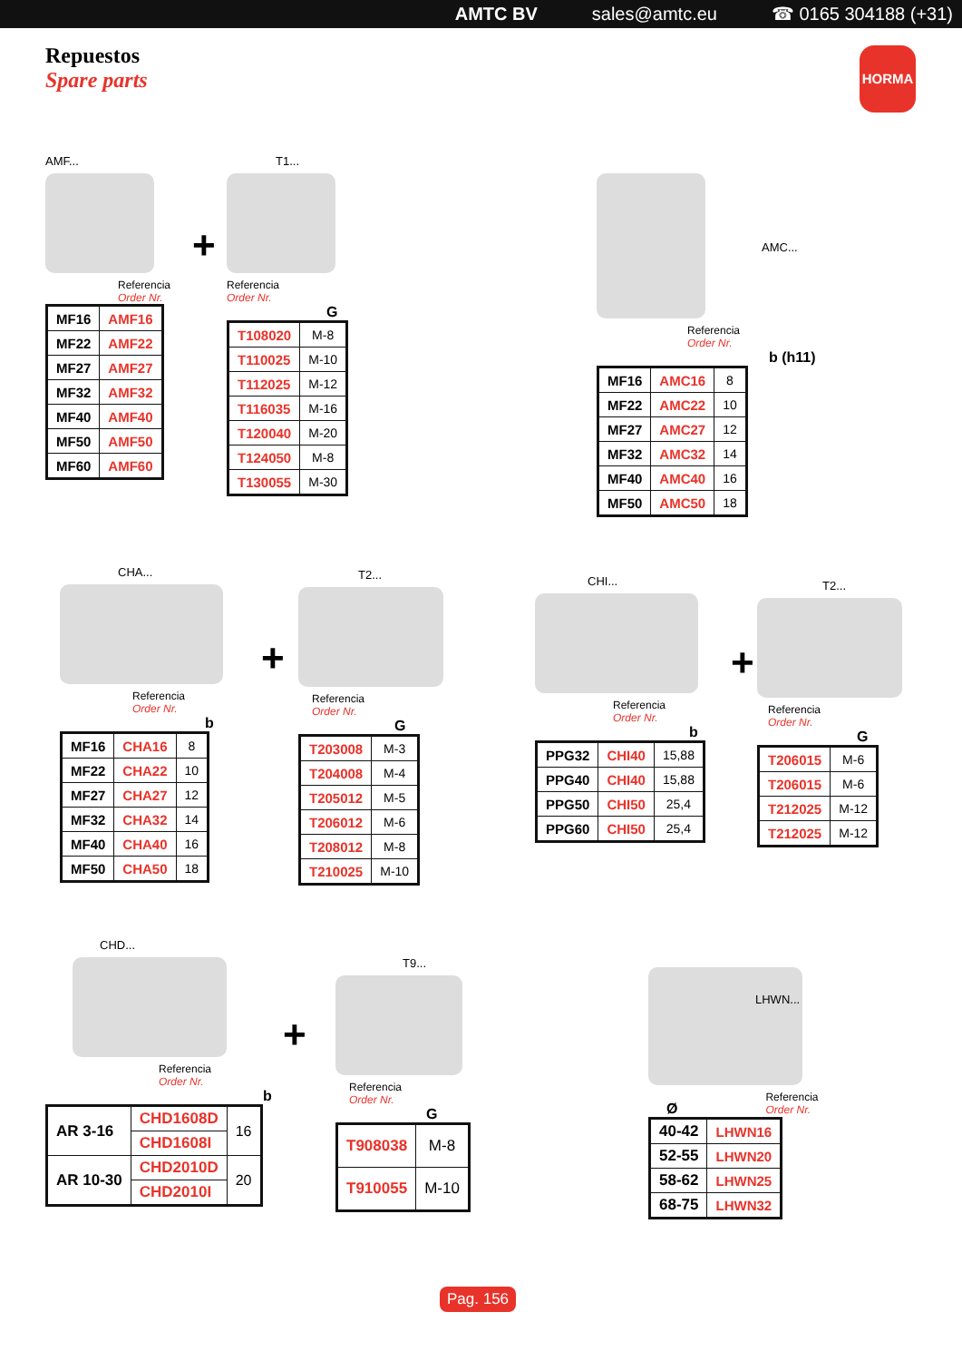AMTC BV sales@amtc.eu ☎ 0165 304188 (+31)
Repuestos
Spare parts
HORMA
AMF...
Referencia
Order Nr.
| MF16 | AMF16 |
| MF22 | AMF22 |
| MF27 | AMF27 |
| MF32 | AMF32 |
| MF40 | AMF40 |
| MF50 | AMF50 |
| MF60 | AMF60 |
+
T1...
Referencia
Order Nr.
G
| T108020 | M-8 |
| T110025 | M-10 |
| T112025 | M-12 |
| T116035 | M-16 |
| T120040 | M-20 |
| T124050 | M-8 |
| T130055 | M-30 |
AMC...
Referencia
Order Nr.
b (h11)
| MF16 | AMC16 | 8 |
| MF22 | AMC22 | 10 |
| MF27 | AMC27 | 12 |
| MF32 | AMC32 | 14 |
| MF40 | AMC40 | 16 |
| MF50 | AMC50 | 18 |
CHA...
Referencia
Order Nr.
b
| MF16 | CHA16 | 8 |
| MF22 | CHA22 | 10 |
| MF27 | CHA27 | 12 |
| MF32 | CHA32 | 14 |
| MF40 | CHA40 | 16 |
| MF50 | CHA50 | 18 |
+
T2...
Referencia
Order Nr.
G
| T203008 | M-3 |
| T204008 | M-4 |
| T205012 | M-5 |
| T206012 | M-6 |
| T208012 | M-8 |
| T210025 | M-10 |
CHI...
Referencia
Order Nr.
b
| PPG32 | CHI40 | 15,88 |
| PPG40 | CHI40 | 15,88 |
| PPG50 | CHI50 | 25,4 |
| PPG60 | CHI50 | 25,4 |
+
T2...
Referencia
Order Nr.
G
| T206015 | M-6 |
| T206015 | M-6 |
| T212025 | M-12 |
| T212025 | M-12 |
CHD...
Referencia
Order Nr.
b
| AR 3-16 | CHD1608D | 16 |
| | CHD1608I | |
| AR 10-30 | CHD2010D | 20 |
| | CHD2010I | |
+
T9...
Referencia
Order Nr.
G
| T908038 | M-8 |
| T910055 | M-10 |
LHWN...
Ø
Referencia Order Nr.
| 40-42 | LHWN16 |
| 52-55 | LHWN20 |
| 58-62 | LHWN25 |
| 68-75 | LHWN32 |
Pag. 156